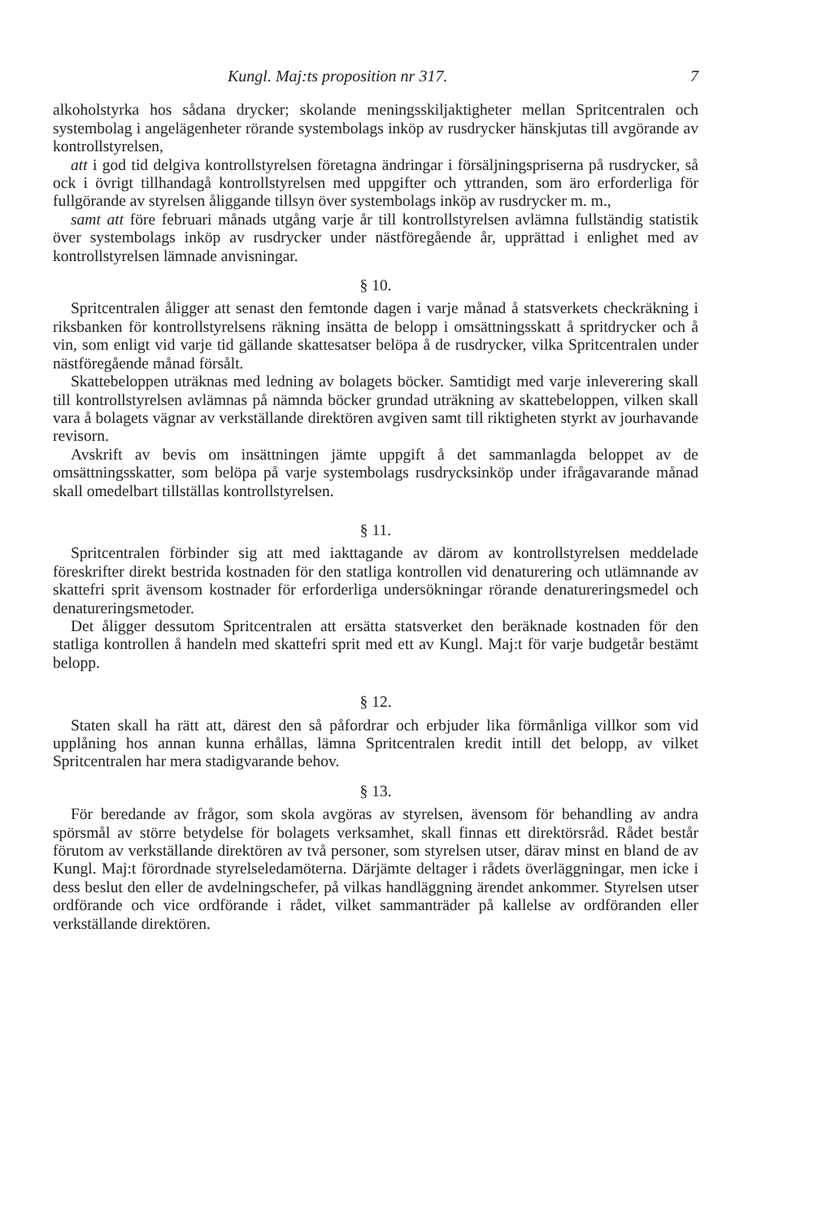Kungl. Maj:ts proposition nr 317. 7
alkoholstyrka hos sådana drycker; skolande meningsskiljaktigheter mellan Spritcentralen och systembolag i angelägenheter rörande systembolags inköp av rusdrycker hänskjutas till avgörande av kontrollstyrelsen,
att i god tid delgiva kontrollstyrelsen företagna ändringar i försäljningspriserna på rusdrycker, så ock i övrigt tillhandagå kontrollstyrelsen med uppgifter och yttranden, som äro erforderliga för fullgörande av styrelsen åliggande tillsyn över systembolags inköp av rusdrycker m. m.,
samt att före februari månads utgång varje år till kontrollstyrelsen avlämna fullständig statistik över systembolags inköp av rusdrycker under nästföregående år, upprättad i enlighet med av kontrollstyrelsen lämnade anvisningar.
§ 10.
Spritcentralen åligger att senast den femtonde dagen i varje månad å statsverkets checkräkning i riksbanken för kontrollstyrelsens räkning insätta de belopp i omsättningsskatt å spritdrycker och å vin, som enligt vid varje tid gällande skattesatser belöpa å de rusdrycker, vilka Spritcentralen under nästföregående månad försålt.
Skattebeloppen uträknas med ledning av bolagets böcker. Samtidigt med varje inleverering skall till kontrollstyrelsen avlämnas på nämnda böcker grundad uträkning av skattebeloppen, vilken skall vara å bolagets vägnar av verkställande direktören avgiven samt till riktigheten styrkt av jourhavande revisorn.
Avskrift av bevis om insättningen jämte uppgift å det sammanlagda beloppet av de omsättningsskatter, som belöpa på varje systembolags rusdrycksinköp under ifrågavarande månad skall omedelbart tillställas kontrollstyrelsen.
§ 11.
Spritcentralen förbinder sig att med iakttagande av därom av kontrollstyrelsen meddelade föreskrifter direkt bestrida kostnaden för den statliga kontrollen vid denaturering och utlämnande av skattefri sprit ävensom kostnader för erforderliga undersökningar rörande denatureringsmedel och denatureringsmetoder.
Det åligger dessutom Spritcentralen att ersätta statsverket den beräknade kostnaden för den statliga kontrollen å handeln med skattefri sprit med ett av Kungl. Maj:t för varje budgetår bestämt belopp.
§ 12.
Staten skall ha rätt att, därest den så påfordrar och erbjuder lika förmånliga villkor som vid upplåning hos annan kunna erhållas, lämna Spritcentralen kredit intill det belopp, av vilket Spritcentralen har mera stadigvarande behov.
§ 13.
För beredande av frågor, som skola avgöras av styrelsen, ävensom för behandling av andra spörsmål av större betydelse för bolagets verksamhet, skall finnas ett direktörsråd. Rådet består förutom av verkställande direktören av två personer, som styrelsen utser, därav minst en bland de av Kungl. Maj:t förordnade styrelseledamöterna. Därjämte deltager i rådets överläggningar, men icke i dess beslut den eller de avdelningschefer, på vilkas handläggning ärendet ankommer. Styrelsen utser ordförande och vice ordförande i rådet, vilket sammanträder på kallelse av ordföranden eller verkställande direktören.